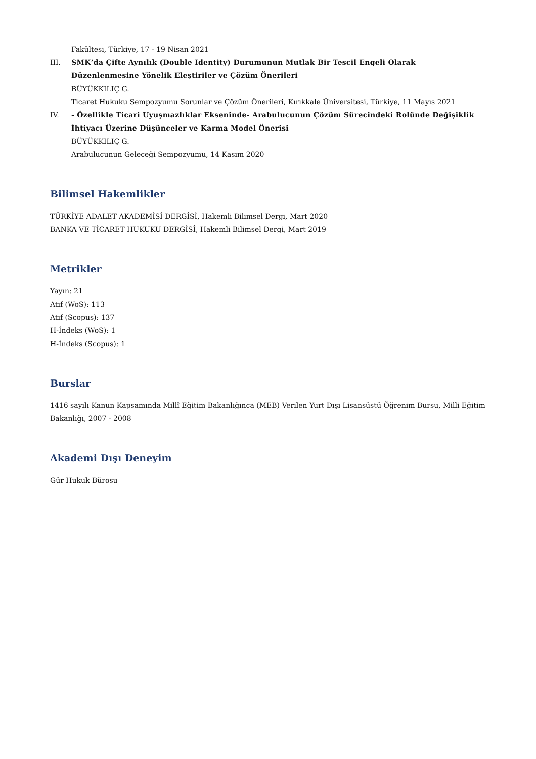Fakültesi, Türkiye, 17 - 19 Nisan 2021
III. SMK’da Çifte Aynılık (Double Identity) Durumunun Mutlak Bir Tescil Engeli Olarak Düzenlenmesine Yönelik Eleştiriler ve Çözüm Önerileri
BÜYÜKKILIÇ G.
Ticaret Hukuku Sempozyumu Sorunlar ve Çözüm Önerileri, Kırıkkale Üniversitesi, Türkiye, 11 Mayıs 2021
IV. - Özellikle Ticari Uyuşmazlıklar Ekseninde- Arabulucunun Çözüm Sürecindeki Rolünde Değişiklik İhtiyacı Üzerine Düşünceler ve Karma Model Önerisi
BÜYÜKKILIÇ G.
Arabulucunun Geleceği Sempozyumu, 14 Kasım 2020
Bilimsel Hakemlikler
TÜRKİYE ADALET AKADEMİSİ DERGİSİ, Hakemli Bilimsel Dergi, Mart 2020
BANKA VE TİCARET HUKUKU DERGİSİ, Hakemli Bilimsel Dergi, Mart 2019
Metrikler
Yayın: 21
Atıf (WoS): 113
Atıf (Scopus): 137
H-İndeks (WoS): 1
H-İndeks (Scopus): 1
Burslar
1416 sayılı Kanun Kapsamında Millî Eğitim Bakanlığınca (MEB) Verilen Yurt Dışı Lisansüstü Öğrenim Bursu, Milli Eğitim Bakanlığı, 2007 - 2008
Akademi Dışı Deneyim
Gür Hukuk Bürosu